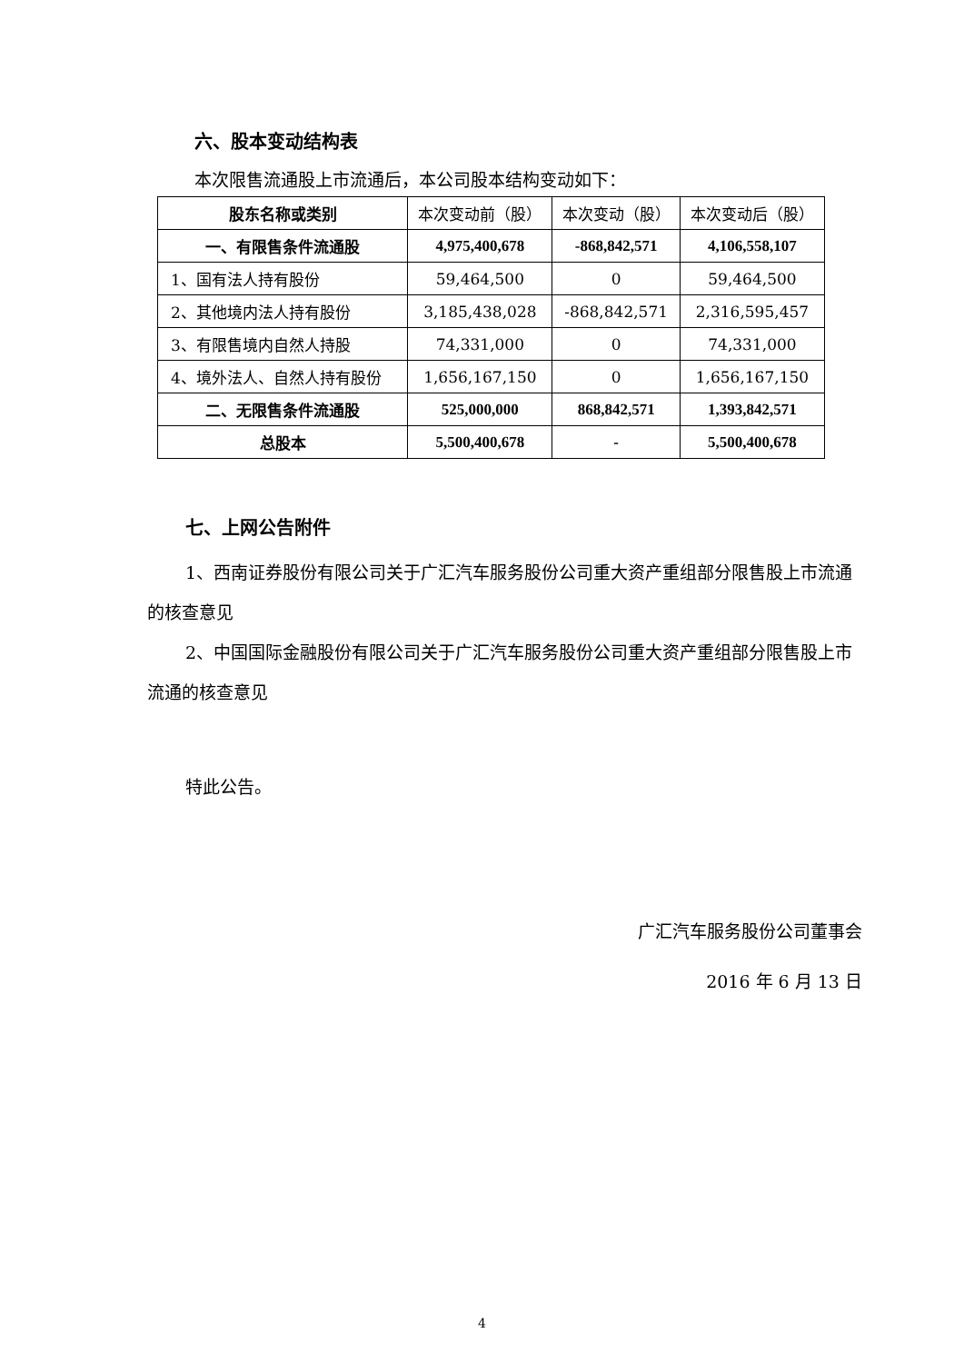六、股本变动结构表
本次限售流通股上市流通后，本公司股本结构变动如下：
| 股东名称或类别 | 本次变动前（股） | 本次变动（股） | 本次变动后（股） |
| 一、有限售条件流通股 | 4,975,400,678 | -868,842,571 | 4,106,558,107 |
| 1、国有法人持有股份 | 59,464,500 | 0 | 59,464,500 |
| 2、其他境内法人持有股份 | 3,185,438,028 | -868,842,571 | 2,316,595,457 |
| 3、有限售境内自然人持股 | 74,331,000 | 0 | 74,331,000 |
| 4、境外法人、自然人持有股份 | 1,656,167,150 | 0 | 1,656,167,150 |
| 二、无限售条件流通股 | 525,000,000 | 868,842,571 | 1,393,842,571 |
| 总股本 | 5,500,400,678 | - | 5,500,400,678 |
七、上网公告附件
1、西南证券股份有限公司关于广汇汽车服务股份公司重大资产重组部分限售股上市流通的核查意见
2、中国国际金融股份有限公司关于广汇汽车服务股份公司重大资产重组部分限售股上市流通的核查意见
特此公告。
广汇汽车服务股份公司董事会
2016 年 6 月 13 日
4